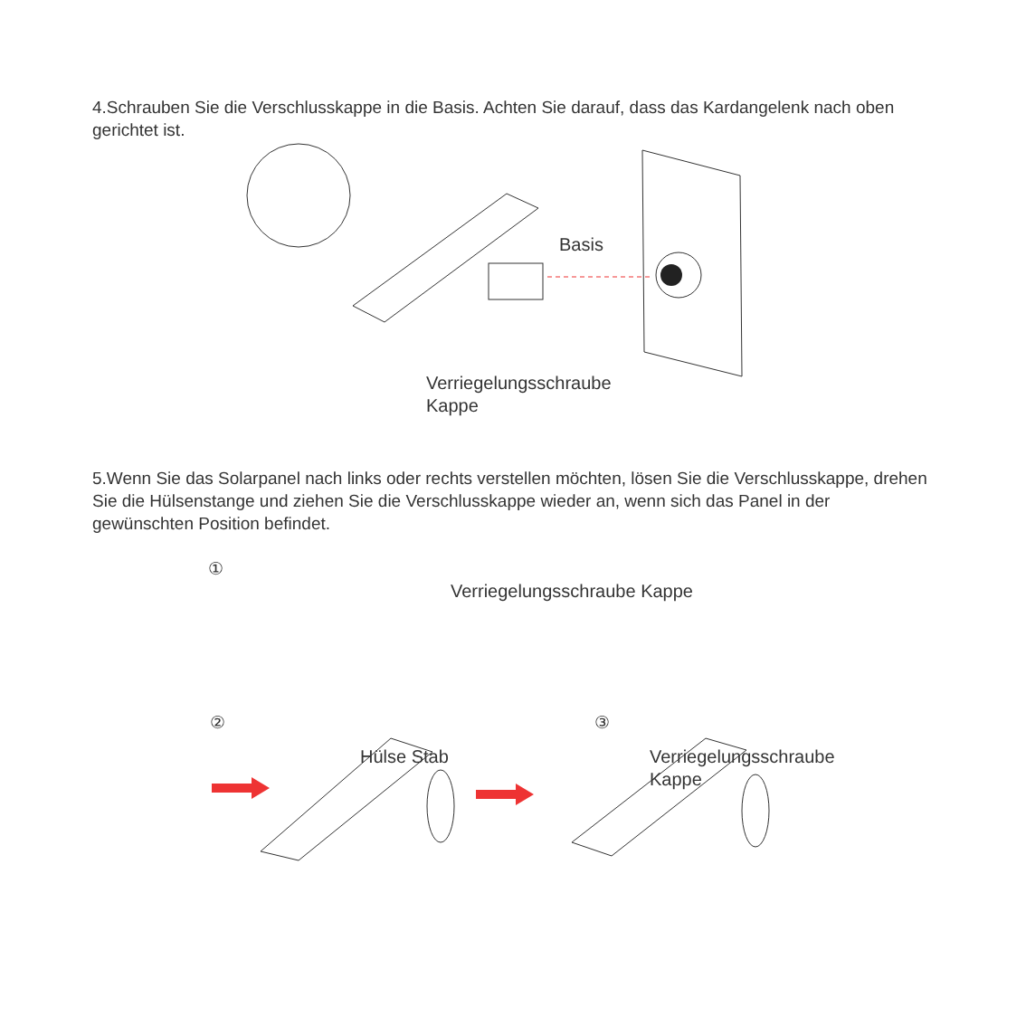4.Schrauben Sie die Verschlusskappe in die Basis. Achten Sie darauf, dass das Kardangelenk nach oben gerichtet ist.
Basis
Verriegelungsschraube
Kappe
5.Wenn Sie das Solarpanel nach links oder rechts verstellen möchten, lösen Sie die Verschlusskappe, drehen Sie die Hülsenstange und ziehen Sie die Verschlusskappe wieder an, wenn sich das Panel in der gewünschten Position befindet.
①
Verriegelungsschraube Kappe
② ③
Hülse Stab Verriegelungsschraube
Kappe